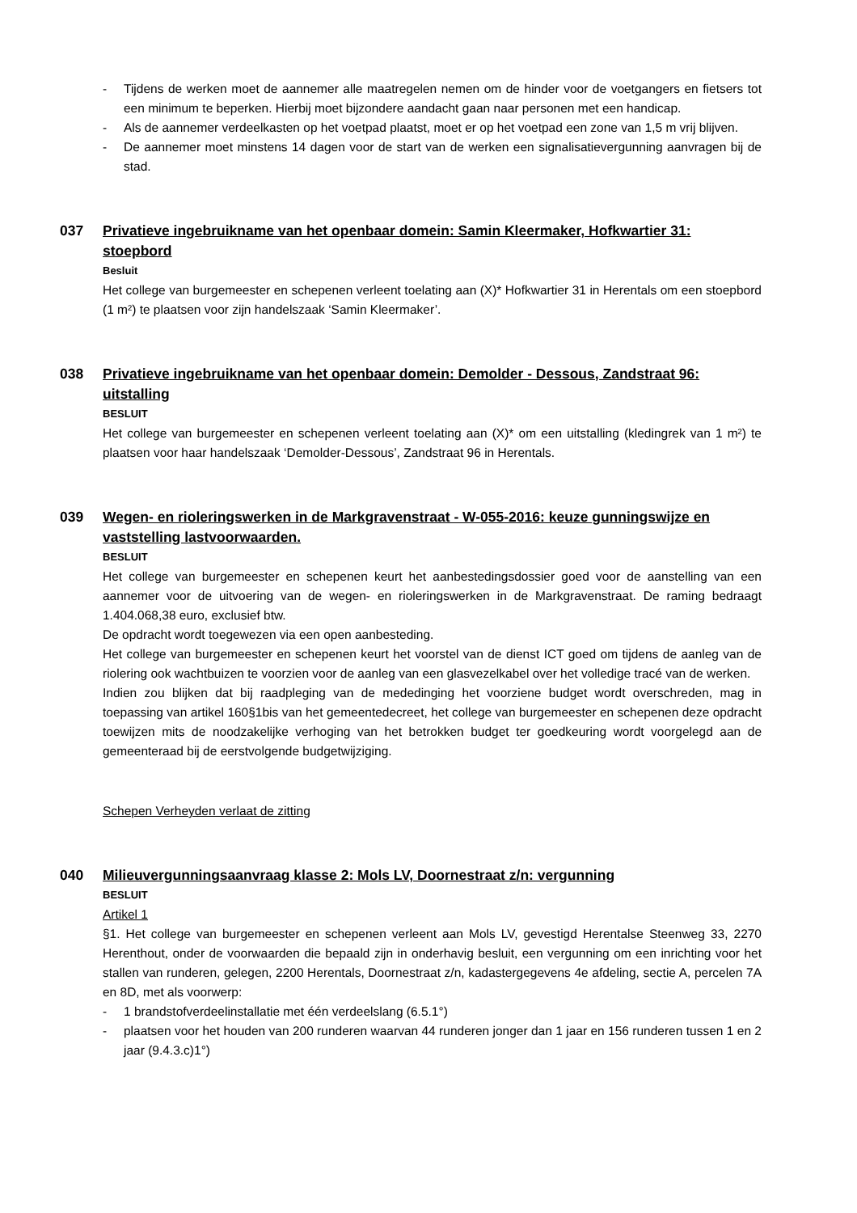- Tijdens de werken moet de aannemer alle maatregelen nemen om de hinder voor de voetgangers en fietsers tot een minimum te beperken. Hierbij moet bijzondere aandacht gaan naar personen met een handicap.
- Als de aannemer verdeelkasten op het voetpad plaatst, moet er op het voetpad een zone van 1,5 m vrij blijven.
- De aannemer moet minstens 14 dagen voor de start van de werken een signalisatievergunning aanvragen bij de stad.
037 Privatieve ingebruikname van het openbaar domein: Samin Kleermaker, Hofkwartier 31: stoepbord
Besluit
Het college van burgemeester en schepenen verleent toelating aan (X)* Hofkwartier 31 in Herentals om een stoepbord (1 m²) te plaatsen voor zijn handelszaak ‘Samin Kleermaker’.
038 Privatieve ingebruikname van het openbaar domein: Demolder - Dessous, Zandstraat 96: uitstalling
BESLUIT
Het college van burgemeester en schepenen verleent toelating aan (X)* om een uitstalling (kledingrek van 1 m²) te plaatsen voor haar handelszaak ‘Demolder-Dessous’, Zandstraat 96 in Herentals.
039 Wegen- en rioleringswerken in de Markgravenstraat - W-055-2016: keuze gunningswijze en vaststelling lastvoorwaarden.
BESLUIT
Het college van burgemeester en schepenen keurt het aanbestedingsdossier goed voor de aanstelling van een aannemer voor de uitvoering van de wegen- en rioleringswerken in de Markgravenstraat. De raming bedraagt 1.404.068,38 euro, exclusief btw.
De opdracht wordt toegewezen via een open aanbesteding.
Het college van burgemeester en schepenen keurt het voorstel van de dienst ICT goed om tijdens de aanleg van de riolering ook wachtbuizen te voorzien voor de aanleg van een glasvezelkabel over het volledige tracé van de werken.
Indien zou blijken dat bij raadpleging van de mededinging het voorziene budget wordt overschreden, mag in toepassing van artikel 160§1bis van het gemeentedecreet, het college van burgemeester en schepenen deze opdracht toewijzen mits de noodzakelijke verhoging van het betrokken budget ter goedkeuring wordt voorgelegd aan de gemeenteraad bij de eerstvolgende budgetwijziging.
Schepen Verheyden verlaat de zitting
040 Milieuvergunningsaanvraag klasse 2: Mols LV, Doornestraat z/n: vergunning
BESLUIT
Artikel 1
§1. Het college van burgemeester en schepenen verleent aan Mols LV, gevestigd Herentalse Steenweg 33, 2270 Herenthout, onder de voorwaarden die bepaald zijn in onderhavig besluit, een vergunning om een inrichting voor het stallen van runderen, gelegen, 2200 Herentals, Doornestraat z/n, kadastergegevens 4e afdeling, sectie A, percelen 7A en 8D, met als voorwerp:
- 1 brandstofverdeelinstallatie met één verdeelslang (6.5.1°)
- plaatsen voor het houden van 200 runderen waarvan 44 runderen jonger dan 1 jaar en 156 runderen tussen 1 en 2 jaar (9.4.3.c)1°)